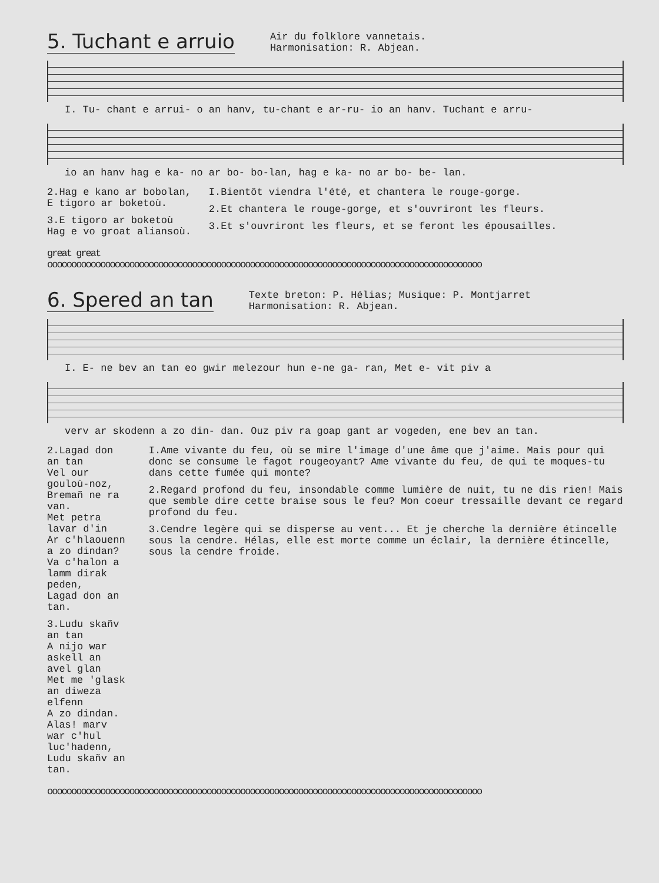5. Tuchant e arruio
Air du folklore vannetais.
Harmonisation: R. Abjean.
I. Tu- chant e arrui- o an hanv, tu-chant e ar-ru- io an hanv. Tuchant e arru-
io an hanv hag e ka- no ar bo- bo-lan, hag e ka- no ar bo- be- lan.
2.Hag e kano ar bobolan,
E tigoro ar boketoù.
3.E tigoro ar boketoù
Hag e vo groat aliansoù.
I.Bientôt viendra l'été, et chantera le rouge-gorge.
2.Et chantera le rouge-gorge, et s'ouvriront les fleurs.
3.Et s'ouvriront les fleurs, et se feront les épousailles.
great great
oooooooooooooooooooooooooooooooooooooooooooooooooooooooooooooooooooooooooooooooooooooooooo
6. Spered an tan
Texte breton: P. Hélias; Musique: P. Montjarret
Harmonisation: R. Abjean.
I. E- ne bev an tan eo gwir melezour hun e-ne ga- ran, Met e- vit piv a
verv ar skodenn a zo din- dan. Ouz piv ra goap gant ar vogeden, ene bev an tan.
2.Lagad don an tan
Vel our gouloù-noz,
Bremañ ne ra van.
Met petra lavar d'in
Ar c'hlaouenn a zo dindan?
Va c'halon a lamm dirak peden,
Lagad don an tan.
3.Ludu skañv an tan
A nijo war askell an avel glan
Met me 'glask an diweza elfenn
A zo dindan.
Alas! marv war c'hul luc'hadenn,
Ludu skañv an tan.
I.Ame vivante du feu, où se mire l'image d'une âme que j'aime. Mais pour qui donc se consume le fagot rougeoyant? Ame vivante du feu, de qui te moques-tu dans cette fumée qui monte?
2.Regard profond du feu, insondable comme lumière de nuit, tu ne dis rien! Mais que semble dire cette braise sous le feu? Mon coeur tressaille devant ce regard profond du feu.
3.Cendre legère qui se disperse au vent... Et je cherche la dernière étincelle sous la cendre. Hélas, elle est morte comme un éclair, la dernière étincelle, sous la cendre froide.
oooooooooooooooooooooooooooooooooooooooooooooooooooooooooooooooooooooooooooooooooooooooooo